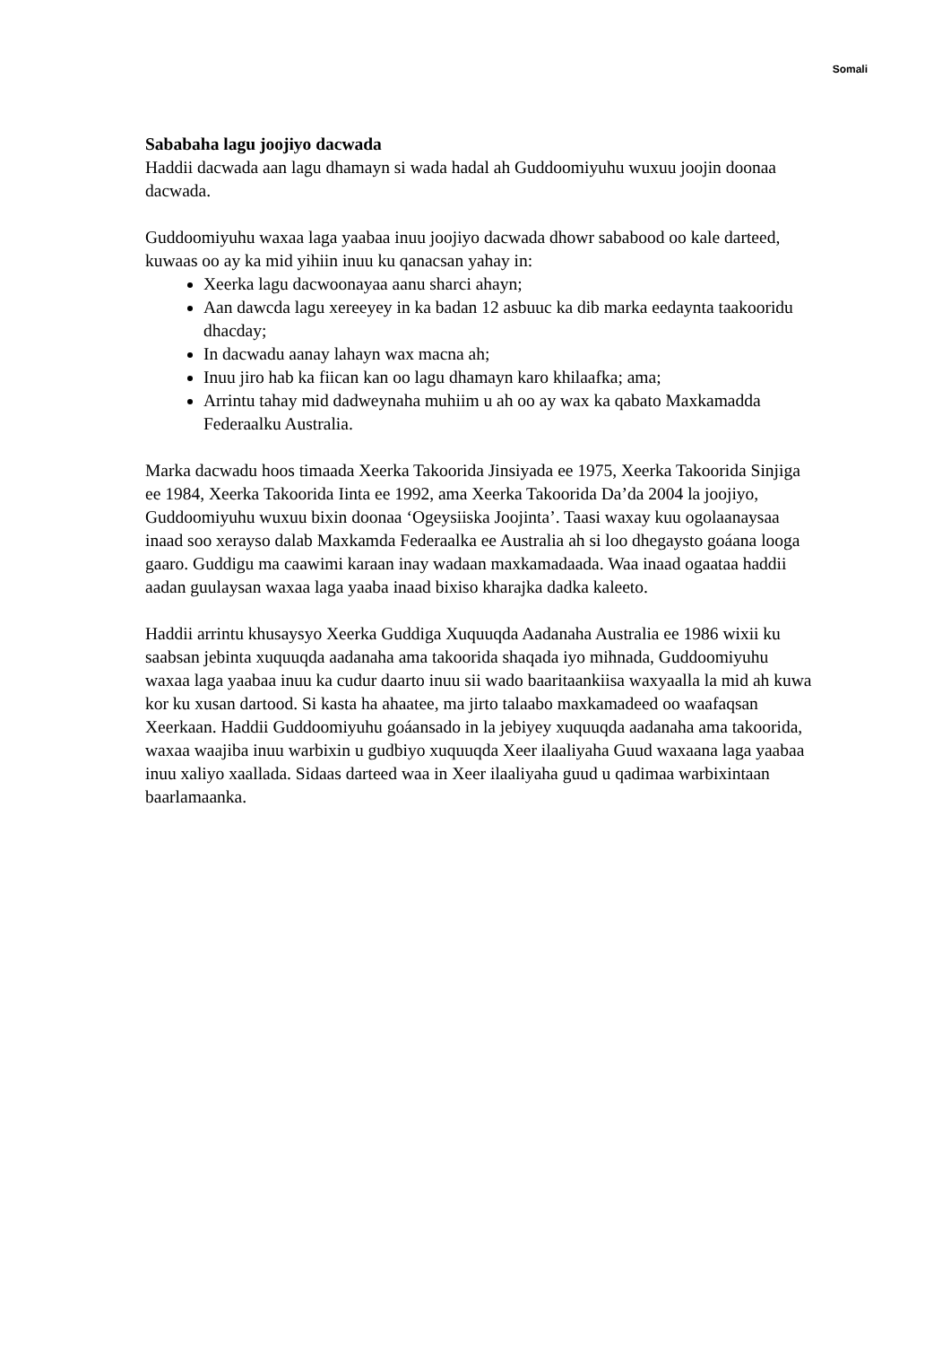Somali
Sababaha lagu joojiyo dacwada
Haddii dacwada aan lagu dhamayn si wada hadal ah Guddoomiyuhu wuxuu joojin doonaa dacwada.
Guddoomiyuhu waxaa laga yaabaa inuu joojiyo dacwada dhowr sababood oo kale darteed, kuwaas oo ay ka mid yihiin inuu ku qanacsan yahay in:
Xeerka lagu dacwoonayaa aanu sharci ahayn;
Aan dawcda lagu xereeyey in ka badan 12 asbuuc ka dib marka eedaynta taakooridu dhacday;
In dacwadu aanay lahayn wax macna ah;
Inuu jiro hab ka fiican kan oo lagu dhamayn karo khilaafka; ama;
Arrintu tahay mid dadweynaha muhiim u ah oo ay wax ka qabato Maxkamadda Federaalku Australia.
Marka dacwadu hoos timaada Xeerka Takoorida Jinsiyada ee 1975, Xeerka Takoorida Sinjiga ee 1984, Xeerka Takoorida Iinta ee 1992, ama Xeerka Takoorida Da’da 2004 la joojiyo, Guddoomiyuhu wuxuu bixin doonaa ‘Ogeysiiska Joojinta’. Taasi waxay kuu ogolaanaysaa inaad soo xerayso dalab Maxkamda Federaalka ee Australia ah si loo dhegaysto goáana looga gaaro. Guddigu ma caawimi karaan inay wadaan maxkamadaada. Waa inaad ogaataa haddii aadan guulaysan waxaa laga yaaba inaad bixiso kharajka dadka kaleeto.
Haddii arrintu khusaysyo Xeerka Guddiga Xuquuqda Aadanaha Australia ee 1986 wixii ku saabsan jebinta xuquuqda aadanaha ama takoorida shaqada iyo mihnada, Guddoomiyuhu waxaa laga yaabaa inuu ka cudur daarto inuu sii wado baaritaankiisa waxyaalla la mid ah kuwa kor ku xusan dartood. Si kasta ha ahaatee, ma jirto talaabo maxkamadeed oo waafaqsan Xeerkaan. Haddii Guddoomiyuhu goáansado in la jebiyey xuquuqda aadanaha ama takoorida, waxaa waajiba inuu warbixin u gudbiyo xuquuqda Xeer ilaaliyaha Guud waxaana laga yaabaa inuu xaliyo xaallada. Sidaas darteed waa in Xeer ilaaliyaha guud u qadimaa warbixintaan baarlamaanka.